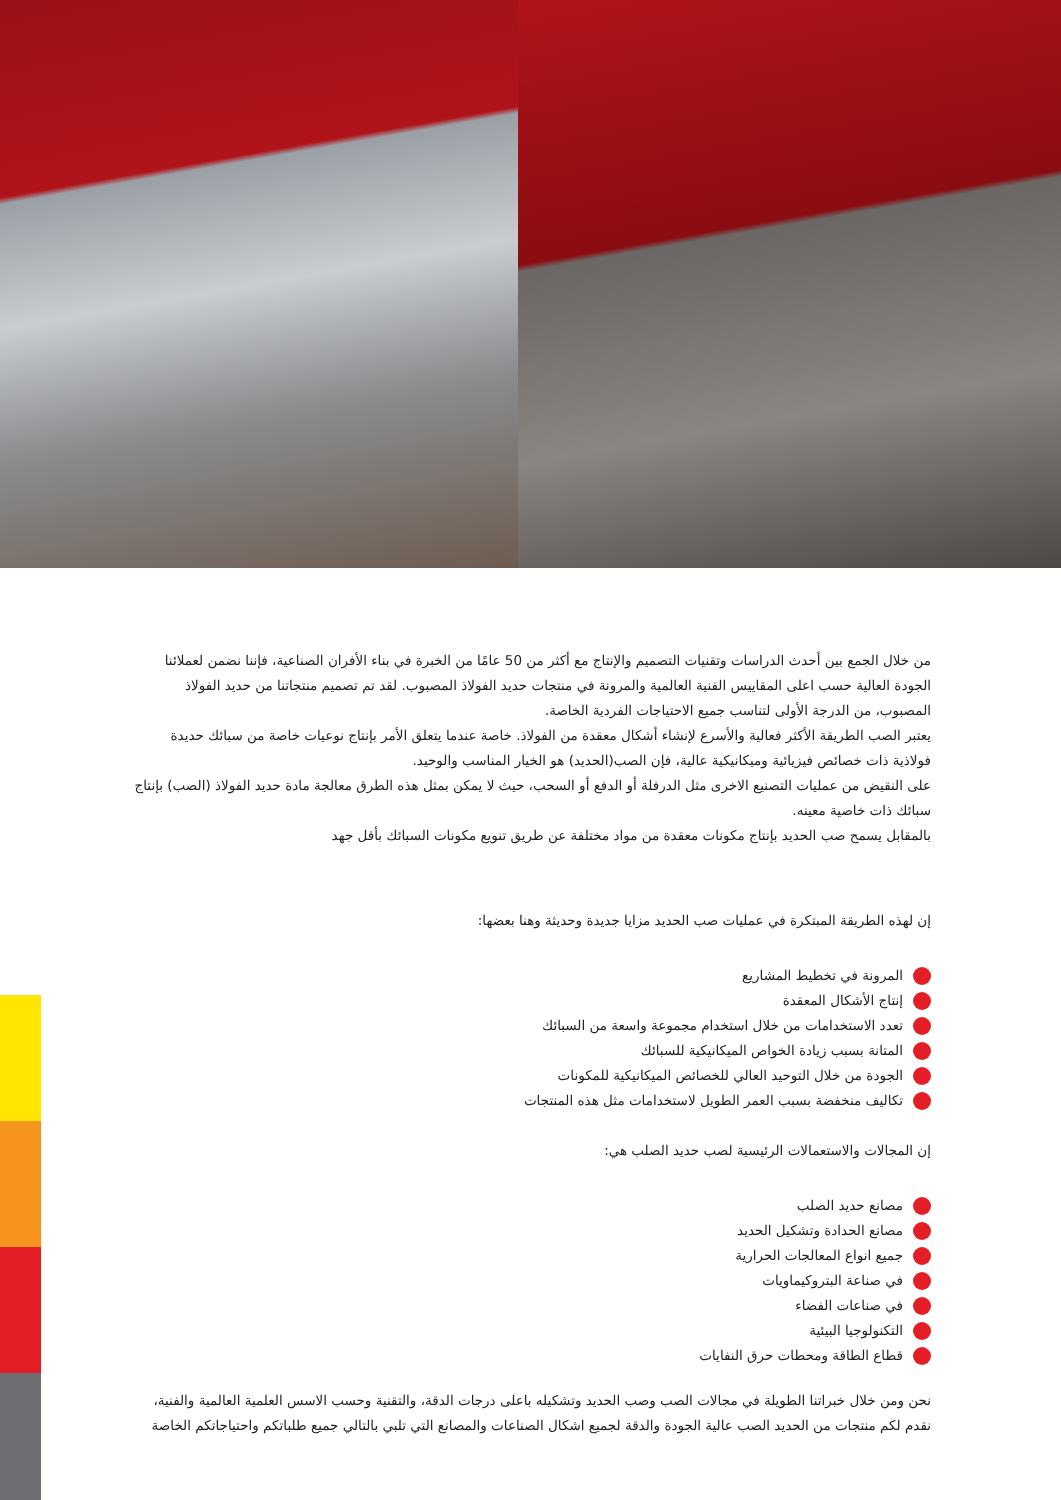من خلال الجمع بين أحدث الدراسات وتقنيات التصميم والإنتاج مع أكثر من 50 عامًا من الخبرة في بناء الأفران الصناعية، فإننا نضمن لعملائنا الجودة العالية حسب اعلى المقاييس الفنية العالمية والمرونة في منتجات حديد الفولاذ المصبوب. لقد تم تصميم منتجاتنا من حديد الفولاذ المصبوب، من الدرجة الأولى لتناسب جميع الاحتياجات الفردية الخاصة.
يعتبر الصب الطريقة الأكثر فعالية والأسرع لإنشاء أشكال معقدة من الفولاذ. خاصة عندما يتعلق الأمر بإنتاج نوعيات خاصة من سبائك حديدة فولاذية ذات خصائص فيزيائية وميكانيكية عالية، فإن الصب(الحديد) هو الخيار المناسب والوحيد.
على النقيض من عمليات التصنيع الاخرى مثل الدرفلة أو الدفع أو السحب، حيث لا يمكن بمثل هذه الطرق معالجة مادة حديد الفولاذ (الصب) بإنتاج سبائك ذات خاصية معينه.
بالمقابل يسمح صب الحديد بإنتاج مكونات معقدة من مواد مختلفة عن طريق تنويع مكونات السبائك بأقل جهد
إن لهذه الطريقة المبتكرة في عمليات صب الحديد مزايا جديدة وحديثة وهنا بعضها:
المرونة في تخطيط المشاريع
إنتاج الأشكال المعقدة
تعدد الاستخدامات من خلال استخدام مجموعة واسعة من السبائك
المتانة بسبب زيادة الخواص الميكانيكية للسبائك
الجودة من خلال التوحيد العالي للخصائص الميكانيكية للمكونات
تكاليف منخفضة بسبب العمر الطويل لاستخدامات مثل هذه المنتجات
إن المجالات والاستعمالات الرئيسية لصب حديد الصلب هي:
مصانع حديد الصلب
مصانع الحدادة وتشكيل الحديد
جميع انواع المعالجات الحرارية
في صناعة البتروكيماويات
في صناعات الفضاء
التكنولوجيا البيئية
قطاع الطاقة ومحطات حرق النفايات
نحن ومن خلال خبراتنا الطويلة في مجالات الصب وصب الحديد وتشكيله باعلى درجات الدقة، والتقنية وحسب الاسس العلمية العالمية والفنية، نقدم لكم منتجات من الحديد الصب عالية الجودة والدقة لجميع اشكال الصناعات والمصانع التي تلبي بالتالي جميع طلباتكم واحتياجاتكم الخاصة